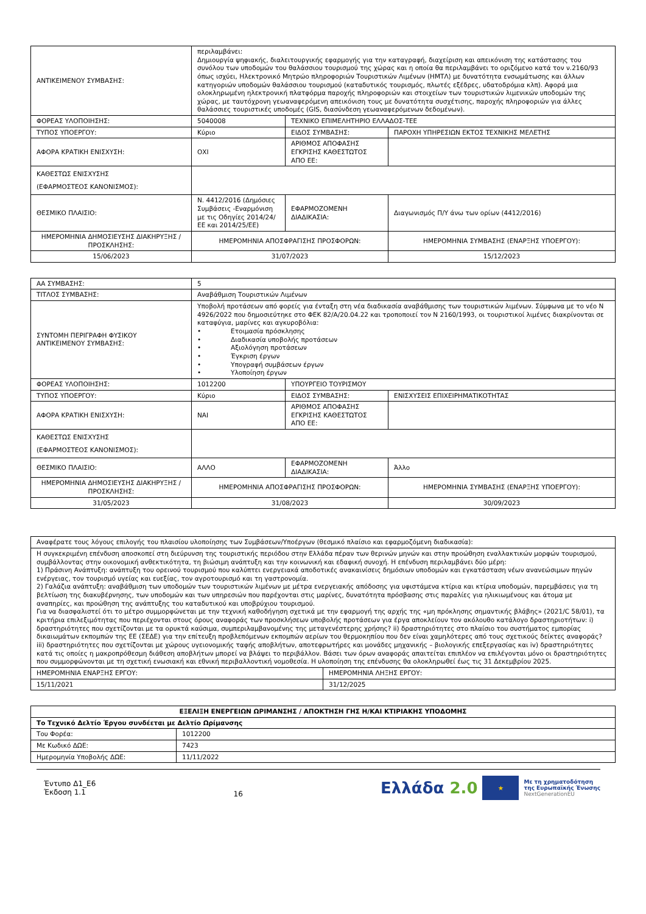| ΑΝΤΙΚΕΙΜΕΝΟΥ ΣΥΜΒΑΣΗΣ: | περιλαμβάνει: Δημιουργία ψηφιακής, διαλειτουργικής εφαρμογής για την καταγραφή, διαχείριση και απεικόνιση της κατάστασης του συνόλου των υποδομών του θαλάσσιου τουρισμού της χώρας και η οποία θα περιλαμβάνει το οριζόμενο κατά τον ν.2160/93 όπως ισχύει, Ηλεκτρονικό Μητρώο πληροφοριών Τουριστικών Λιμένων (ΗΜΤΛ) με δυνατότητα ενσωμάτωσης και άλλων κατηγοριών υποδομών θαλάσσιου τουρισμού (καταδυτικός τουρισμός, πλωτές εξέδρες, υδατοδρόμια κλπ). Αφορά μια ολοκληρωμένη ηλεκτρονική πλατφόρμα παροχής πληροφοριών και στοιχείων των τουριστικών λιμενικών υποδομών της χώρας, με ταυτόχρονη γεωαναφερόμενη απεικόνιση τους με δυνατότητα συσχέτισης, παροχής πληροφοριών για άλλες θαλάσσιες τουριστικές υποδομές (GIS, διασύνδεση γεωαναφερόμενων δεδομένων). | | |
| ΦΟΡΕΑΣ ΥΛΟΠΟΙΗΣΗΣ: | 5040008 | ΤΕΧΝΙΚΟ ΕΠΙΜΕΛΗΤΗΡΙΟ ΕΛΛΑΔΟΣ-ΤΕΕ | |
| ΤΥΠΟΣ ΥΠΟΕΡΓΟΥ: | Κύριο | ΕΙΔΟΣ ΣΥΜΒΑΣΗΣ: | ΠΑΡΟΧΗ ΥΠΗΡΕΣΙΩΝ ΕΚΤΟΣ ΤΕΧΝΙΚΗΣ ΜΕΛΕΤΗΣ |
| ΑΦΟΡΑ ΚΡΑΤΙΚΗ ΕΝΙΣΧΥΣΗ: | ΟΧΙ | ΑΡΙΘΜΟΣ ΑΠΟΦΑΣΗΣ ΕΓΚΡΙΣΗΣ ΚΑΘΕΣΤΩΤΟΣ ΑΠΟ ΕΕ: | |
| ΚΑΘΕΣΤΩΣ ΕΝΙΣΧΥΣΗΣ (ΕΦΑΡΜΟΣΤΕΟΣ ΚΑΝΟΝΙΣΜΟΣ): | | | |
| ΘΕΣΜΙΚΟ ΠΛΑΙΣΙΟ: | Ν. 4412/2016 (Δημόσιες Συμβάσεις -Εναρμόνιση με τις Οδηγίες 2014/24/ΕΕ και 2014/25/ΕΕ) | ΕΦΑΡΜΟΖΟΜΕΝΗ ΔΙΑΔΙΚΑΣΙΑ: | Διαγωνισμός Π/Υ άνω των ορίων (4412/2016) |
| ΗΜΕΡΟΜΗΝΙΑ ΔΗΜΟΣΙΕΥΣΗΣ ΔΙΑΚΗΡΥΞΗΣ / ΠΡΟΣΚΛΗΣΗΣ: | ΗΜΕΡΟΜΗΝΙΑ ΑΠΟΣΦΡΑΓΙΣΗΣ ΠΡΟΣΦΟΡΩΝ: | | ΗΜΕΡΟΜΗΝΙΑ ΣΥΜΒΑΣΗΣ (ΕΝΑΡΞΗΣ ΥΠΟΕΡΓΟΥ): |
| 15/06/2023 | 31/07/2023 | | 15/12/2023 |
| ΑΑ ΣΥΜΒΑΣΗΣ: | 5 | | |
| ΤΙΤΛΟΣ ΣΥΜΒΑΣΗΣ: | Αναβάθμιση Τουριστικών Λιμένων | | |
| ΣΥΝΤΟΜΗ ΠΕΡΙΓΡΑΦΗ ΦΥΣΙΚΟΥ ΑΝΤΙΚΕΙΜΕΝΟΥ ΣΥΜΒΑΣΗΣ: | Υποβολή προτάσεων από φορείς για ένταξη στη νέα διαδικασία αναβάθμισης των τουριστικών λιμένων. Σύμφωνα με το νέο Ν 4926/2022 που δημοσιεύτηκε στο ΦΕΚ 82/Α/20.04.22 και τροποποιεί τον Ν 2160/1993, οι τουριστικοί λιμένες διακρίνονται σε καταφύγια, μαρίνες και αγκυροβόλια: • Ετοιμασία πρόσκλησης • Διαδικασία υποβολής προτάσεων • Αξιολόγηση προτάσεων • Έγκριση έργων • Υπογραφή συμβάσεων έργων • Υλοποίηση έργων | | |
| ΦΟΡΕΑΣ ΥΛΟΠΟΙΗΣΗΣ: | 1012200 | ΥΠΟΥΡΓΕΙΟ ΤΟΥΡΙΣΜΟΥ | |
| ΤΥΠΟΣ ΥΠΟΕΡΓΟΥ: | Κύριο | ΕΙΔΟΣ ΣΥΜΒΑΣΗΣ: | ΕΝΙΣΧΥΣΕΙΣ ΕΠΙΧΕΙΡΗΜΑΤΙΚΟΤΗΤΑΣ |
| ΑΦΟΡΑ ΚΡΑΤΙΚΗ ΕΝΙΣΧΥΣΗ: | ΝΑΙ | ΑΡΙΘΜΟΣ ΑΠΟΦΑΣΗΣ ΕΓΚΡΙΣΗΣ ΚΑΘΕΣΤΩΤΟΣ ΑΠΟ ΕΕ: | |
| ΚΑΘΕΣΤΩΣ ΕΝΙΣΧΥΣΗΣ (ΕΦΑΡΜΟΣΤΕΟΣ ΚΑΝΟΝΙΣΜΟΣ): | | | |
| ΘΕΣΜΙΚΟ ΠΛΑΙΣΙΟ: | ΑΛΛΟ | ΕΦΑΡΜΟΖΟΜΕΝΗ ΔΙΑΔΙΚΑΣΙΑ: | Άλλο |
| ΗΜΕΡΟΜΗΝΙΑ ΔΗΜΟΣΙΕΥΣΗΣ ΔΙΑΚΗΡΥΞΗΣ / ΠΡΟΣΚΛΗΣΗΣ: | ΗΜΕΡΟΜΗΝΙΑ ΑΠΟΣΦΡΑΓΙΣΗΣ ΠΡΟΣΦΟΡΩΝ: | | ΗΜΕΡΟΜΗΝΙΑ ΣΥΜΒΑΣΗΣ (ΕΝΑΡΞΗΣ ΥΠΟΕΡΓΟΥ): |
| 31/05/2023 | 31/08/2023 | | 30/09/2023 |
| Αναφέρατε τους λόγους επιλογής του πλαισίου υλοποίησης των Συμβάσεων/Υποέργων (θεσμικό πλαίσιο και εφαρμοζόμενη διαδικασία): | |
| Η συγκεκριμένη επένδυση αποσκοπεί στη διεύρυνση της τουριστικής περιόδου στην Ελλάδα πέραν των θερινών μηνών και στην προώθηση εναλλακτικών μορφών τουρισμού, συμβάλλοντας στην οικονομική ανθεκτικότητα, τη βιώσιμη ανάπτυξη και την κοινωνική και εδαφική συνοχή. Η επένδυση περιλαμβάνει δύο μέρη: 1) Πράσινη Ανάπτυξη: ανάπτυξη του ορεινού τουρισμού που καλύπτει ενεργειακά αποδοτικές ανακαινίσεις δημόσιων υποδομών και εγκατάσταση νέων ανανεώσιμων πηγών ενέργειας, τον τουρισμό υγείας και ευεξίας, τον αγροτουρισμό και τη γαστρονομία. 2) Γαλάζια ανάπτυξη: αναβάθμιση των υποδομών των τουριστικών λιμένων με μέτρα ενεργειακής απόδοσης για υφιστάμενα κτίρια και κτίρια υποδομών, παρεμβάσεις για τη βελτίωση της διακυβέρνησης, των υποδομών και των υπηρεσιών που παρέχονται στις μαρίνες, δυνατότητα πρόσβασης στις παραλίες για ηλικιωμένους και άτομα με αναπηρίες, και προώθηση της ανάπτυξης του καταδυτικού και υποβρύχιου τουρισμού. Για να διασφαλιστεί ότι το μέτρο συμμορφώνεται με την τεχνική καθοδήγηση σχετικά με την εφαρμογή της αρχής της «μη πρόκλησης σημαντικής βλάβης» (2021/C 58/01), τα κριτήρια επιλεξιμότητας που περιέχονται στους όρους αναφοράς των προσκλήσεων υποβολής προτάσεων για έργα αποκλείουν τον ακόλουθο κατάλογο δραστηριοτήτων: i) δραστηριότητες που σχετίζονται με τα ορυκτά καύσιμα, συμπεριλαμβανομένης της μεταγενέστερης χρήσης? ii) δραστηριότητες στο πλαίσιο του συστήματος εμπορίας δικαιωμάτων εκπομπών της ΕΕ (ΣΕΔΕ) για την επίτευξη προβλεπόμενων εκπομπών αερίων του θερμοκηπίου που δεν είναι χαμηλότερες από τους σχετικούς δείκτες αναφοράς? iii) δραστηριότητες που σχετίζονται με χώρους υγειονομικής ταφής αποβλήτων, αποτεφρωτήρες και μονάδες μηχανικής – βιολογικής επεξεργασίας και iv) δραστηριότητες κατά τις οποίες η μακροπρόθεσμη διάθεση αποβλήτων μπορεί να βλάψει το περιβάλλον. Βάσει των όρων αναφοράς απαιτείται επιπλέον να επιλέγονται μόνο οι δραστηριότητες που συμμορφώνονται με τη σχετική ενωσιακή και εθνική περιβαλλοντική νομοθεσία. Η υλοποίηση της επένδυσης θα ολοκληρωθεί έως τις 31 Δεκεμβρίου 2025. | |
| ΗΜΕΡΟΜΗΝΙΑ ΕΝΑΡΞΗΣ ΕΡΓΟΥ: | ΗΜΕΡΟΜΗΝΙΑ ΛΗΞΗΣ ΕΡΓΟΥ: |
| 15/11/2021 | 31/12/2025 |
| ΕΞΕΛΙΞΗ ΕΝΕΡΓΕΙΩΝ ΩΡΙΜΑΝΣΗΣ / ΑΠΟΚΤΗΣΗ ΓΗΣ Η/ΚΑΙ ΚΤΙΡΙΑΚΗΣ ΥΠΟΔΟΜΗΣ | |
| --- | --- |
| Το Τεχνικό Δελτίο Έργου συνδέεται με Δελτίο Ωρίμανσης | |
| Του Φορέα: | 1012200 |
| Με Κωδικό ΔΩΕ: | 7423 |
| Ημερομηνία Υποβολής ΔΩΕ: | 11/11/2022 |
Έντυπο Δ1_Ε6
Έκδοση 1.1
16
Ελλάδα 2.0 ★ Με τη χρηματοδότηση
της Ευρωπαϊκής Ένωσης
NextGenerationEU